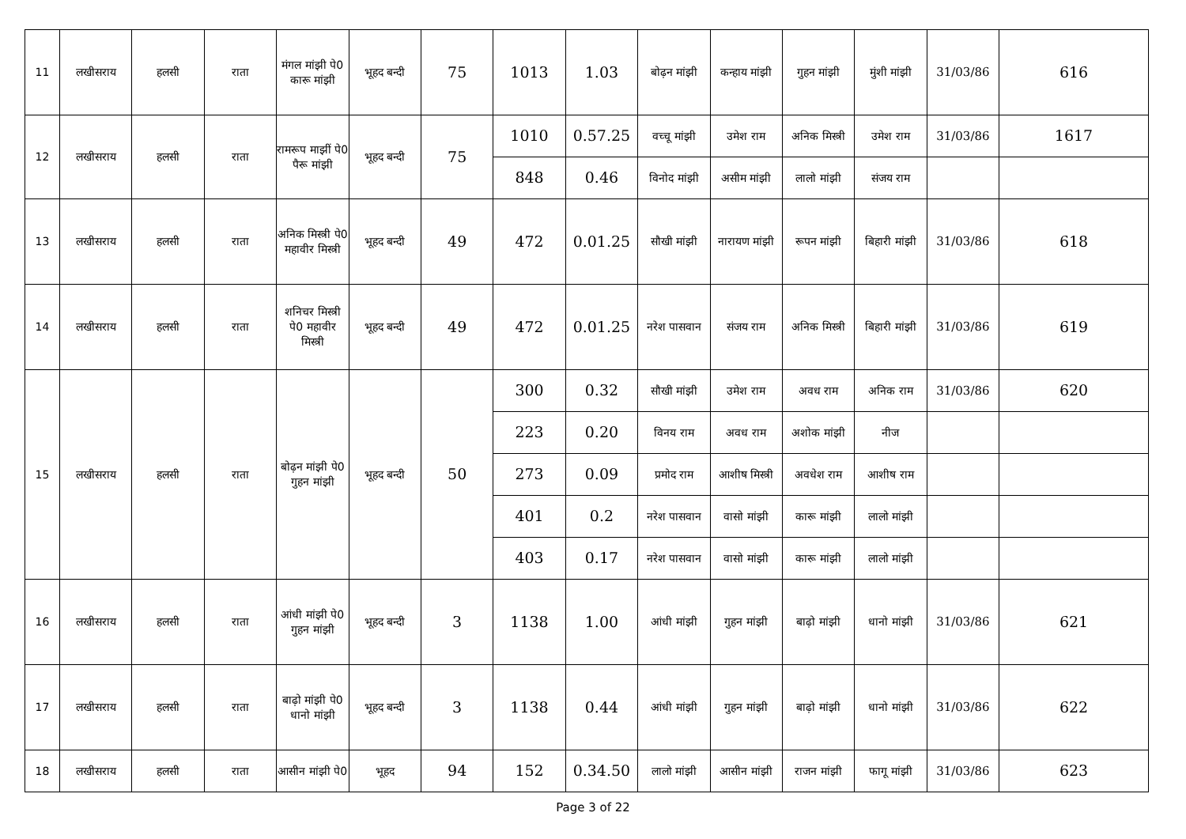| 11 | लखीसराय | हलसी | राता | मंगल मांझी पे0 कारू मांझी | भूहद बन्दी | 75 | 1013 | 1.03 | बोढ़न मांझी | कन्हाय मांझी | गुहन मांझी | मुंशी मांझी | 31/03/86 | 616 |
| 12 | लखीसराय | हलसी | राता | रामरूप माझीं पे0 पैरू मांझी | भूहद बन्दी | 75 | 1010 | 0.57.25 | वच्चू मांझी | उमेश राम | अनिक मिस्त्री | उमेश राम | 31/03/86 | 1617 |
| | | | | | | | 848 | 0.46 | विनोद मांझी | असीम मांझी | लालो मांझी | संजय राम | | |
| 13 | लखीसराय | हलसी | राता | अनिक मिस्त्री पे0 महावीर मिस्त्री | भूहद बन्दी | 49 | 472 | 0.01.25 | सौखी मांझी | नारायण मांझी | रूपन मांझी | बिहारी मांझी | 31/03/86 | 618 |
| 14 | लखीसराय | हलसी | राता | शनिचर मिस्त्री पे0 महावीर मिस्त्री | भूहद बन्दी | 49 | 472 | 0.01.25 | नरेश पासवान | संजय राम | अनिक मिस्त्री | बिहारी मांझी | 31/03/86 | 619 |
| 15 | लखीसराय | हलसी | राता | बोढ़न मांझी पे0 गुहन मांझी | भूहद बन्दी | 50 | 300 | 0.32 | सौखी मांझी | उमेश राम | अवध राम | अनिक राम | 31/03/86 | 620 |
| | | | | | | | 223 | 0.20 | विनय राम | अवध राम | अशोक मांझी | नीज | | |
| | | | | | | | 273 | 0.09 | प्रमोद राम | आशीष मिस्त्री | अवधेश राम | आशीष राम | | |
| | | | | | | | 401 | 0.2 | नरेश पासवान | वासो मांझी | कारू मांझी | लालो मांझी | | |
| | | | | | | | 403 | 0.17 | नरेश पासवान | वासो मांझी | कारू मांझी | लालो मांझी | | |
| 16 | लखीसराय | हलसी | राता | आंधी मांझी पे0 गुहन मांझी | भूहद बन्दी | 3 | 1138 | 1.00 | आंधी मांझी | गुहन मांझी | बाढ़ो मांझी | धानो मांझी | 31/03/86 | 621 |
| 17 | लखीसराय | हलसी | राता | बाढ़ो मांझी पे0 धानो मांझी | भूहद बन्दी | 3 | 1138 | 0.44 | आंधी मांझी | गुहन मांझी | बाढ़ो मांझी | धानो मांझी | 31/03/86 | 622 |
| 18 | लखीसराय | हलसी | राता | आसीन मांझी पे0 | भूहद | 94 | 152 | 0.34.50 | लालो मांझी | आसीन मांझी | राजन मांझी | फागू मांझी | 31/03/86 | 623 |
Page 3 of 22